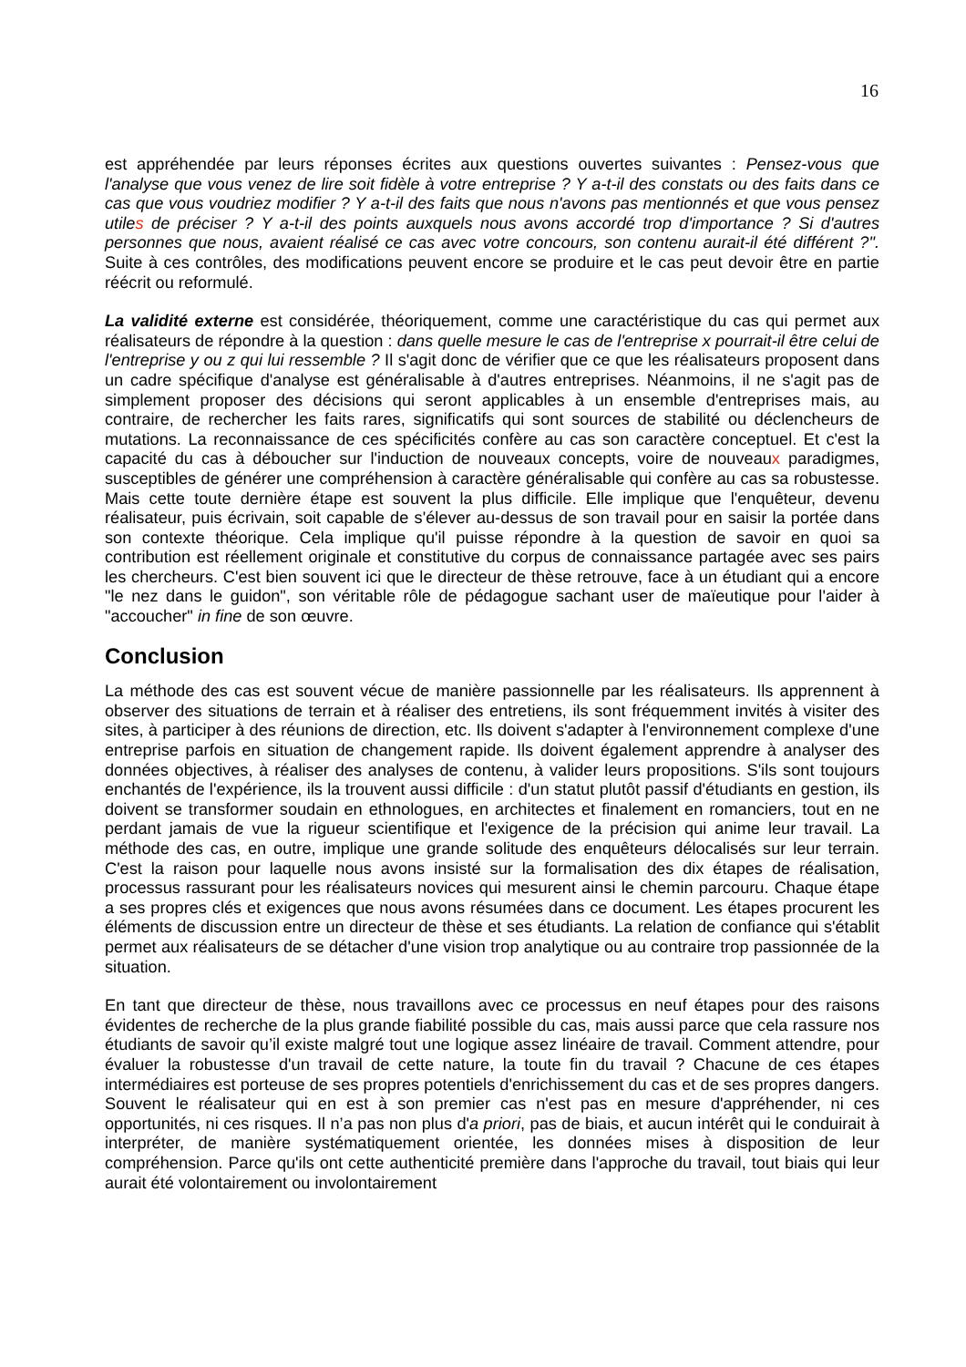16
est appréhendée par leurs réponses écrites aux questions ouvertes suivantes : Pensez-vous que l'analyse que vous venez de lire soit fidèle à votre entreprise ? Y a-t-il des constats ou des faits dans ce cas que vous voudriez modifier ? Y a-t-il des faits que nous n'avons pas mentionnés et que vous pensez utiles de préciser ? Y a-t-il des points auxquels nous avons accordé trop d'importance ? Si d'autres personnes que nous, avaient réalisé ce cas avec votre concours, son contenu aurait-il été différent ?". Suite à ces contrôles, des modifications peuvent encore se produire et le cas peut devoir être en partie réécrit ou reformulé.
La validité externe est considérée, théoriquement, comme une caractéristique du cas qui permet aux réalisateurs de répondre à la question : dans quelle mesure le cas de l'entreprise x pourrait-il être celui de l'entreprise y ou z qui lui ressemble ? Il s'agit donc de vérifier que ce que les réalisateurs proposent dans un cadre spécifique d'analyse est généralisable à d'autres entreprises. Néanmoins, il ne s'agit pas de simplement proposer des décisions qui seront applicables à un ensemble d'entreprises mais, au contraire, de rechercher les faits rares, significatifs qui sont sources de stabilité ou déclencheurs de mutations. La reconnaissance de ces spécificités confère au cas son caractère conceptuel. Et c'est la capacité du cas à déboucher sur l'induction de nouveaux concepts, voire de nouveaux paradigmes, susceptibles de générer une compréhension à caractère généralisable qui confère au cas sa robustesse. Mais cette toute dernière étape est souvent la plus difficile. Elle implique que l'enquêteur, devenu réalisateur, puis écrivain, soit capable de s'élever au-dessus de son travail pour en saisir la portée dans son contexte théorique. Cela implique qu'il puisse répondre à la question de savoir en quoi sa contribution est réellement originale et constitutive du corpus de connaissance partagée avec ses pairs les chercheurs. C'est bien souvent ici que le directeur de thèse retrouve, face à un étudiant qui a encore "le nez dans le guidon", son véritable rôle de pédagogue sachant user de maïeutique pour l'aider à "accoucher" in fine de son œuvre.
Conclusion
La méthode des cas est souvent vécue de manière passionnelle par les réalisateurs. Ils apprennent à observer des situations de terrain et à réaliser des entretiens, ils sont fréquemment invités à visiter des sites, à participer à des réunions de direction, etc. Ils doivent s'adapter à l'environnement complexe d'une entreprise parfois en situation de changement rapide. Ils doivent également apprendre à analyser des données objectives, à réaliser des analyses de contenu, à valider leurs propositions. S'ils sont toujours enchantés de l'expérience, ils la trouvent aussi difficile : d'un statut plutôt passif d'étudiants en gestion, ils doivent se transformer soudain en ethnologues, en architectes et finalement en romanciers, tout en ne perdant jamais de vue la rigueur scientifique et l'exigence de la précision qui anime leur travail. La méthode des cas, en outre, implique une grande solitude des enquêteurs délocalisés sur leur terrain. C'est la raison pour laquelle nous avons insisté sur la formalisation des dix étapes de réalisation, processus rassurant pour les réalisateurs novices qui mesurent ainsi le chemin parcouru. Chaque étape a ses propres clés et exigences que nous avons résumées dans ce document. Les étapes procurent les éléments de discussion entre un directeur de thèse et ses étudiants. La relation de confiance qui s'établit permet aux réalisateurs de se détacher d'une vision trop analytique ou au contraire trop passionnée de la situation.
En tant que directeur de thèse, nous travaillons avec ce processus en neuf étapes pour des raisons évidentes de recherche de la plus grande fiabilité possible du cas, mais aussi parce que cela rassure nos étudiants de savoir qu’il existe malgré tout une logique assez linéaire de travail. Comment attendre, pour évaluer la robustesse d'un travail de cette nature, la toute fin du travail ? Chacune de ces étapes intermédiaires est porteuse de ses propres potentiels d'enrichissement du cas et de ses propres dangers. Souvent le réalisateur qui en est à son premier cas n'est pas en mesure d'appréhender, ni ces opportunités, ni ces risques. Il n’a pas non plus d'a priori, pas de biais, et aucun intérêt qui le conduirait à interpréter, de manière systématiquement orientée, les données mises à disposition de leur compréhension. Parce qu'ils ont cette authenticité première dans l'approche du travail, tout biais qui leur aurait été volontairement ou involontairement